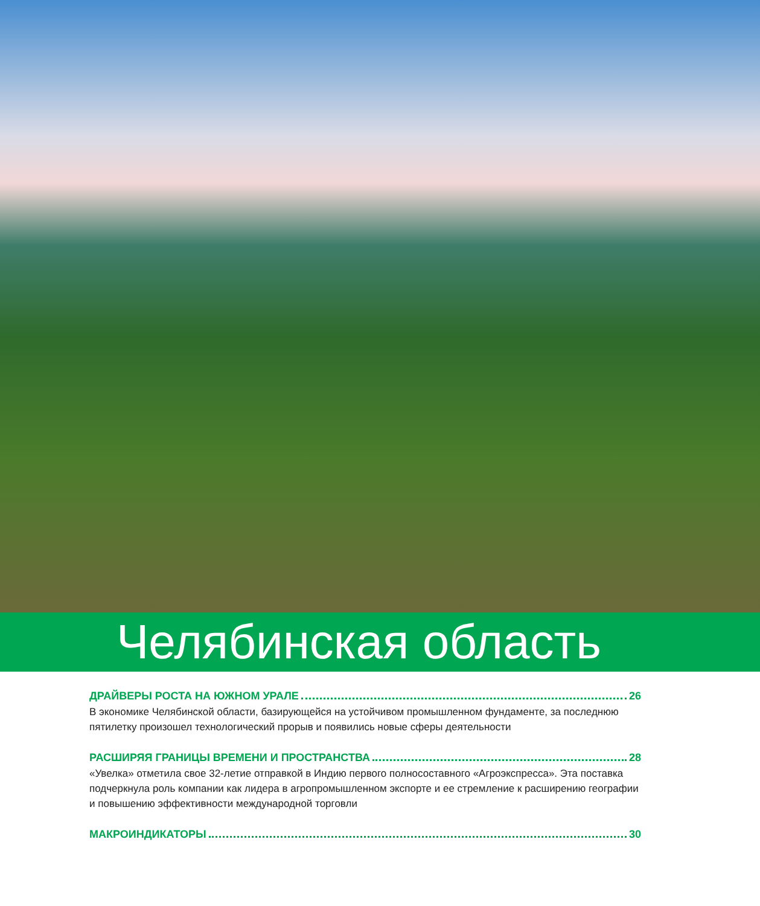Челябинская область
ДРАЙВЕРЫ РОСТА НА ЮЖНОМ УРАЛЕ 26
В экономике Челябинской области, базирующейся на устойчивом промышленном фундаменте, за последнюю пятилетку произошел технологический прорыв и появились новые сферы деятельности
РАСШИРЯЯ ГРАНИЦЫ ВРЕМЕНИ И ПРОСТРАНСТВА 28
«Увелка» отметила свое 32-летие отправкой в Индию первого полносоставного «Агроэкспресса». Эта поставка подчеркнула роль компании как лидера в агропромышленном экспорте и ее стремление к расширению географии и повышению эффективности международной торговли
МАКРОИНДИКАТОРЫ 30